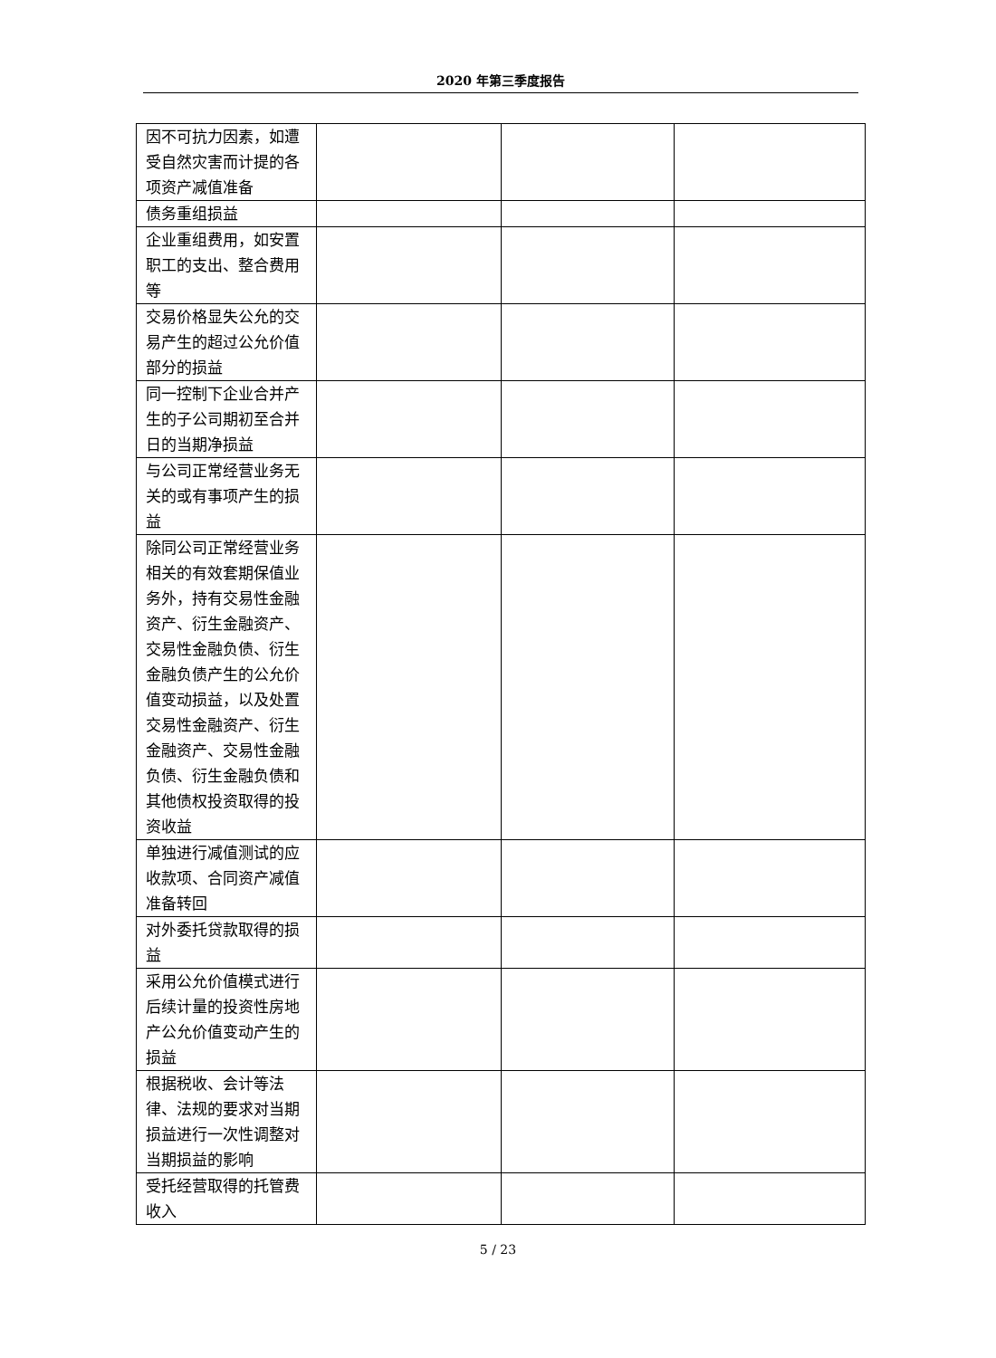2020 年第三季度报告
| 因不可抗力因素，如遭受自然灾害而计提的各项资产减值准备 | | | |
| 债务重组损益 | | | |
| 企业重组费用，如安置职工的支出、整合费用等 | | | |
| 交易价格显失公允的交易产生的超过公允价值部分的损益 | | | |
| 同一控制下企业合并产生的子公司期初至合并日的当期净损益 | | | |
| 与公司正常经营业务无关的或有事项产生的损益 | | | |
| 除同公司正常经营业务相关的有效套期保值业务外，持有交易性金融资产、衍生金融资产、交易性金融负债、衍生金融负债产生的公允价值变动损益，以及处置交易性金融资产、衍生金融资产、交易性金融负债、衍生金融负债和其他债权投资取得的投资收益 | | | |
| 单独进行减值测试的应收款项、合同资产减值准备转回 | | | |
| 对外委托贷款取得的损益 | | | |
| 采用公允价值模式进行后续计量的投资性房地产公允价值变动产生的损益 | | | |
| 根据税收、会计等法律、法规的要求对当期损益进行一次性调整对当期损益的影响 | | | |
| 受托经营取得的托管费收入 | | | |
5 / 23